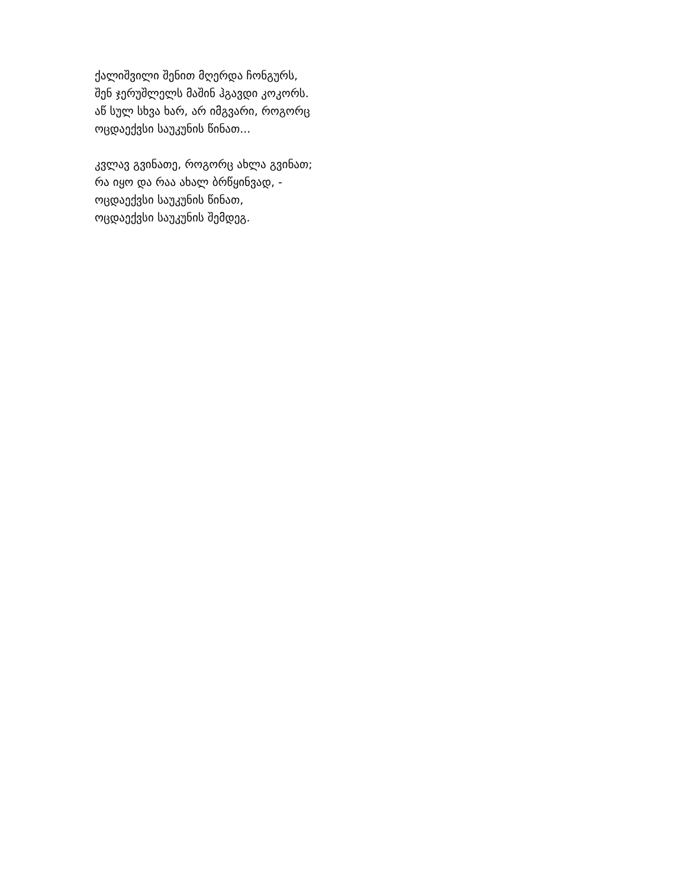ქალიშვილი შენით მღერდა ჩონგურს,
შენ ჯერუშლელს მაშინ ჰგავდი კოკორს.
აწ სულ სხვა ხარ, არ იმგვარი, როგორც
ოცდაექვსი საუკუნის წინათ...
კვლავ გვინათე, როგორც ახლა გვინათ;
რა იყო და რაა ახალ ბრწყინვად, -
ოცდაექვსი საუკუნის წინათ,
ოცდაექვსი საუკუნის შემდეგ.